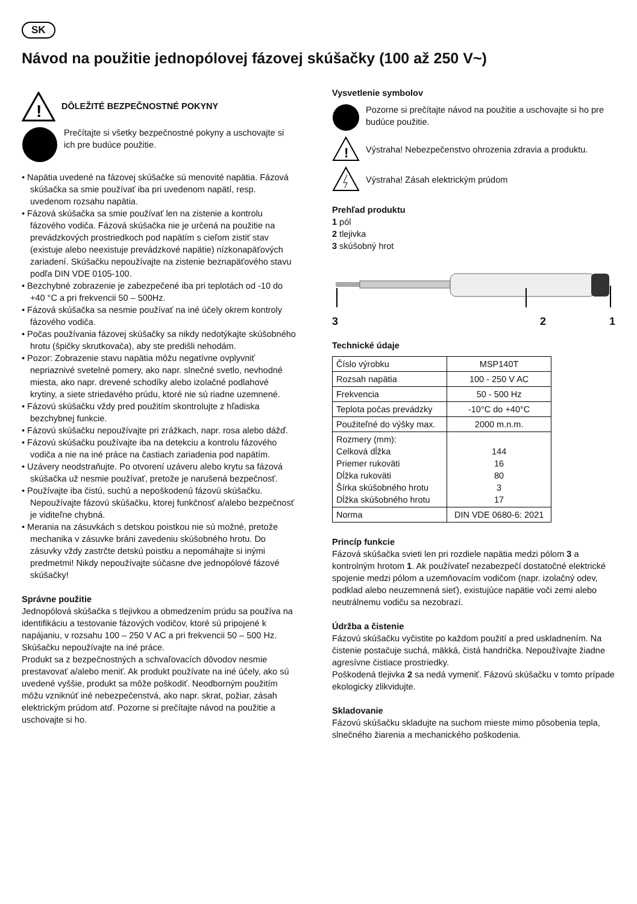SK
Návod na použitie jednopólovej fázovej skúšačky (100 až 250 V~)
!
DÔLEŽITÉ BEZPEČNOSTNÉ POKYNY
Prečítajte si všetky bezpečnostné pokyny a uschovajte si ich pre budúce použitie.
• Napätia uvedené na fázovej skúšačke sú menovité napätia. Fázová skúšačka sa smie používať iba pri uvedenom napätí, resp. uvedenom rozsahu napätia.
• Fázová skúšačka sa smie používať len na zistenie a kontrolu fázového vodiča. Fázová skúšačka nie je určená na použitie na prevádzkových prostriedkoch pod napätím s cieľom zistiť stav (existuje alebo neexistuje prevádzkové napätie) nízkonapäťových zariadení. Skúšačku nepoužívajte na zistenie beznapäťového stavu podľa DIN VDE 0105-100.
• Bezchybné zobrazenie je zabezpečené iba pri teplotách od -10 do +40 °C a pri frekvencii 50 – 500Hz.
• Fázová skúšačka sa nesmie používať na iné účely okrem kontroly fázového vodiča.
• Počas používania fázovej skúšačky sa nikdy nedotýkajte skúšobného hrotu (špičky skrutkovača), aby ste predišli nehodám.
• Pozor: Zobrazenie stavu napätia môžu negatívne ovplyvniť nepriaznivé svetelné pomery, ako napr. slnečné svetlo, nevhodné miesta, ako napr. drevené schodíky alebo izolačné podlahové krytiny, a siete striedavého prúdu, ktoré nie sú riadne uzemnené.
• Fázovú skúšačku vždy pred použitím skontrolujte z hľadiska bezchybnej funkcie.
• Fázovú skúšačku nepoužívajte pri zrážkach, napr. rosa alebo dážď.
• Fázovú skúšačku používajte iba na detekciu a kontrolu fázového vodiča a nie na iné práce na častiach zariadenia pod napätím.
• Uzávery neodstraňujte. Po otvorení uzáveru alebo krytu sa fázová skúšačka už nesmie používať, pretože je narušená bezpečnosť.
• Používajte iba čistú, suchú a nepoškodenú fázovú skúšačku. Nepoužívajte fázovú skúšačku, ktorej funkčnosť a/alebo bezpečnosť je viditeľne chybná.
• Merania na zásuvkách s detskou poistkou nie sú možné, pretože mechanika v zásuvke bráni zavedeniu skúšobného hrotu. Do zásuvky vždy zastrčte detskú poistku a nepomáhajte si inými predmetmi! Nikdy nepoužívajte súčasne dve jednopólové fázové skúšačky!
Správne použitie
Jednopólová skúšačka s tlejivkou a obmedzením prúdu sa používa na identifikáciu a testovanie fázových vodičov, ktoré sú pripojené k napájaniu, v rozsahu 100 – 250 V AC a pri frekvencii 50 – 500 Hz. Skúšačku nepoužívajte na iné práce.
Produkt sa z bezpečnostných a schvaľovacích dôvodov nesmie prestavovať a/alebo meniť. Ak produkt používate na iné účely, ako sú uvedené vyššie, produkt sa môže poškodiť. Neodborným použitím môžu vzniknúť iné nebezpečenstvá, ako napr. skrat, požiar, zásah elektrickým prúdom atď. Pozorne si prečítajte návod na použitie a uschovajte si ho.
Vysvetlenie symbolov
Pozorne si prečítajte návod na použitie a uschovajte si ho pre budúce použitie.
!
Výstraha! Nebezpečenstvo ohrozenia zdravia a produktu.
Výstraha! Zásah elektrickým prúdom
Prehľad produktu
1 pól
2 tlejivka
3 skúšobný hrot
3 2 1
Technické údaje
| Číslo výrobku | MSP140T |
| Rozsah napätia | 100 - 250 V AC |
| Frekvencia | 50 - 500 Hz |
| Teplota počas prevádzky | -10°C do +40°C |
| Použiteľné do výšky max. | 2000 m.n.m. |
| Rozmery (mm): Celková dĺžka Priemer rukoväti Dĺžka rukoväti Šírka skúšobného hrotu Dĺžka skúšobného hrotu | 144 16 80 3 17 |
| Norma | DIN VDE 0680-6: 2021 |
Princíp funkcie
Fázová skúšačka svieti len pri rozdiele napätia medzi pólom 3 a kontrolným hrotom 1. Ak používateľ nezabezpečí dostatočné elektrické spojenie medzi pólom a uzemňovacím vodičom (napr. izolačný odev, podklad alebo neuzemnená sieť), existujúce napätie voči zemi alebo neutrálnemu vodiču sa nezobrazí.
Údržba a čistenie
Fázovú skúšačku vyčistite po každom použití a pred uskladnením. Na čistenie postačuje suchá, mäkká, čistá handrička. Nepoužívajte žiadne agresívne čistiace prostriedky.
Poškodená tlejivka 2 sa nedá vymeniť. Fázovú skúšačku v tomto prípade ekologicky zlikvidujte.
Skladovanie
Fázovú skúšačku skladujte na suchom mieste mimo pôsobenia tepla, slnečného žiarenia a mechanického poškodenia.